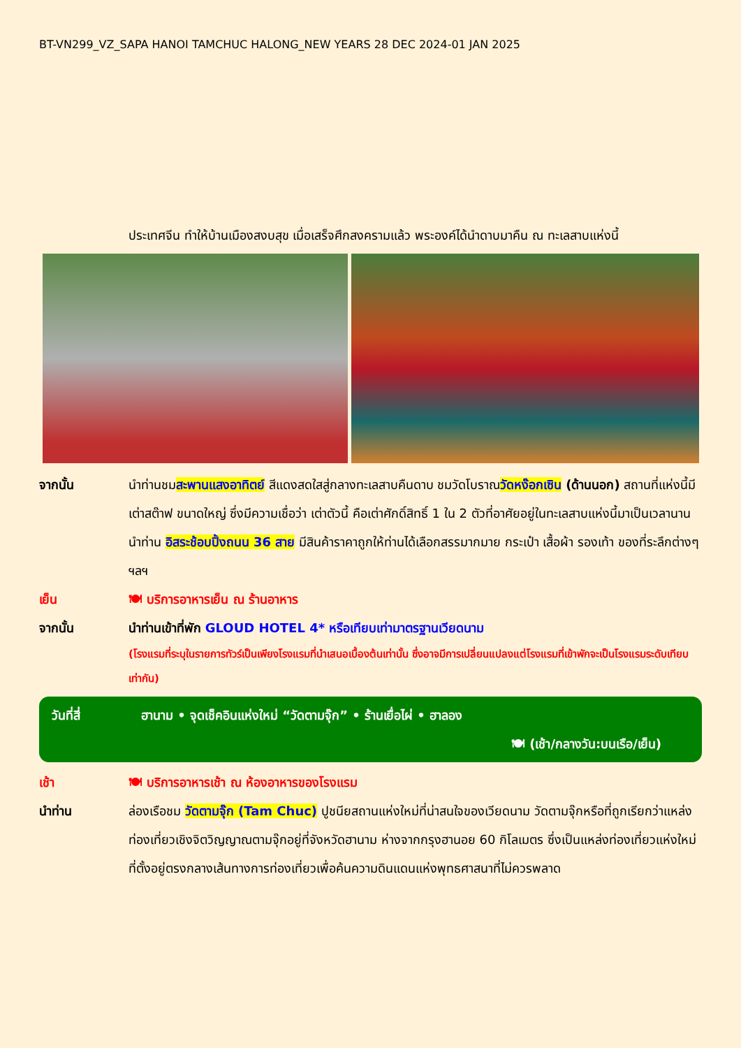BT-VN299_VZ_SAPA HANOI TAMCHUC HALONG_NEW YEARS 28 DEC 2024-01 JAN 2025
ประเทศจีน ทำให้บ้านเมืองสงบสุข เมื่อเสร็จศึกสงครามแล้ว พระองค์ได้นำดาบมาคืน ณ ทะเลสาบแห่งนี้
จากนั้น นำท่านชมสะพานแสงอาทิตย์ สีแดงสดใสสู่กลางทะเลสาบคืนดาบ ชมวัดโบราณวัดหง๊อกเซิน (ด้านนอก) สถานที่แห่งนี้มี เต่าสต๊าฟ ขนาดใหญ่ ซึ่งมีความเชื่อว่า เต่าตัวนี้ คือเต่าศักดิ์สิทธิ์ 1 ใน 2 ตัวที่อาศัยอยู่ในทะเลสาบแห่งนี้มาเป็นเวลานาน นำท่าน อิสระช้อบปิ้งถนน 36 สาย มีสินค้าราคาถูกให้ท่านได้เลือกสรรมากมาย กระเป๋า เสื้อผ้า รองเท้า ของที่ระลึกต่างๆ ฯลฯ
เย็น 🍽 บริการอาหารเย็น ณ ร้านอาหาร
จากนั้น นำท่านเข้าที่พัก GLOUD HOTEL 4* หรือเทียบเท่ามาตรฐานเวียดนาม
(โรงแรมที่ระบุในรายการทัวร์เป็นเพียงโรงแรมที่นำเสนอเบื้องต้นเท่านั้น ซึ่งอาจมีการเปลี่ยนแปลงแต่โรงแรมที่เข้าพักจะเป็นโรงแรมระดับเทียบเท่ากัน)
วันที่สี่ ฮานาม • จุดเช็คอินแห่งใหม่ “วัดตามจุ๊ก” • ร้านเยื่อไผ่ • ฮาลอง
🍽 (เช้า/กลางวัน:บนเรือ/เย็น)
เช้า 🍽 บริการอาหารเช้า ณ ห้องอาหารของโรงแรม
นำท่าน ล่องเรือชม วัดตามจุ๊ก (Tam Chuc) ปูชนียสถานแห่งใหม่ที่น่าสนใจของเวียดนาม วัดตามจุ๊กหรือที่ถูกเรียกว่าแหล่งท่องเที่ยวเชิงจิตวิญญาณตามจุ๊กอยู่ที่จังหวัดฮานาม ห่างจากกรุงฮานอย 60 กิโลเมตร ซึ่งเป็นแหล่งท่องเที่ยวแห่งใหม่ที่ตั้งอยู่ตรงกลางเส้นทางการท่องเที่ยวเพื่อค้นความดินแดนแห่งพุทธศาสนาที่ไม่ควรพลาด